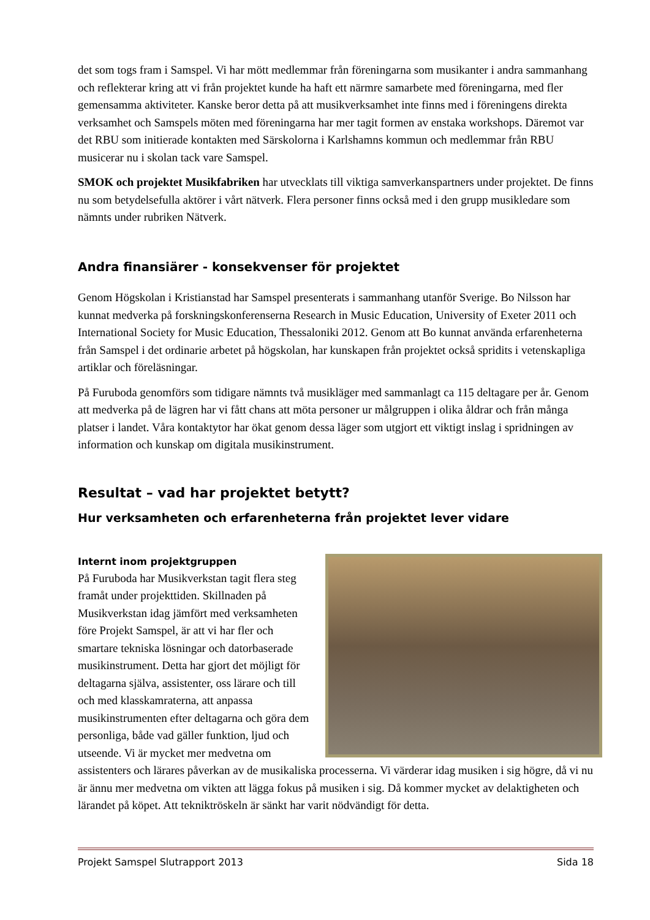det som togs fram i Samspel. Vi har mött medlemmar från föreningarna som musikanter i andra sammanhang och reflekterar kring att vi från projektet kunde ha haft ett närmre samarbete med föreningarna, med fler gemensamma aktiviteter. Kanske beror detta på att musikverksamhet inte finns med i föreningens direkta verksamhet och Samspels möten med föreningarna har mer tagit formen av enstaka workshops. Däremot var det RBU som initierade kontakten med Särskolorna i Karlshamns kommun och medlemmar från RBU musicerar nu i skolan tack vare Samspel.
SMOK och projektet Musikfabriken har utvecklats till viktiga samverkanspartners under projektet. De finns nu som betydelsefulla aktörer i vårt nätverk. Flera personer finns också med i den grupp musikledare som nämnts under rubriken Nätverk.
Andra finansiärer - konsekvenser för projektet
Genom Högskolan i Kristianstad har Samspel presenterats i sammanhang utanför Sverige. Bo Nilsson har kunnat medverka på forskningskonferenserna Research in Music Education, University of Exeter 2011 och International Society for Music Education, Thessaloniki 2012. Genom att Bo kunnat använda erfarenheterna från Samspel i det ordinarie arbetet på högskolan, har kunskapen från projektet också spridits i vetenskapliga artiklar och föreläsningar.
På Furuboda genomförs som tidigare nämnts två musikläger med sammanlagt ca 115 deltagare per år. Genom att medverka på de lägren har vi fått chans att möta personer ur målgruppen i olika åldrar och från många platser i landet. Våra kontaktytor har ökat genom dessa läger som utgjort ett viktigt inslag i spridningen av information och kunskap om digitala musikinstrument.
Resultat – vad har projektet betytt?
Hur verksamheten och erfarenheterna från projektet lever vidare
Internt inom projektgruppen
På Furuboda har Musikverkstan tagit flera steg framåt under projekttiden. Skillnaden på Musikverkstan idag jämfört med verksamheten före Projekt Samspel, är att vi har fler och smartare tekniska lösningar och datorbaserade musikinstrument. Detta har gjort det möjligt för deltagarna själva, assistenter, oss lärare och till och med klasskamraterna, att anpassa musikinstrumenten efter deltagarna och göra dem personliga, både vad gäller funktion, ljud och utseende. Vi är mycket mer medvetna om assistenters och lärares påverkan av de musikaliska processerna. Vi värderar idag musiken i sig högre, då vi nu är ännu mer medvetna om vikten att lägga fokus på musiken i sig. Då kommer mycket av delaktigheten och lärandet på köpet. Att tekniktröskeln är sänkt har varit nödvändigt för detta.
Projekt Samspel Slutrapport 2013 Sida 18